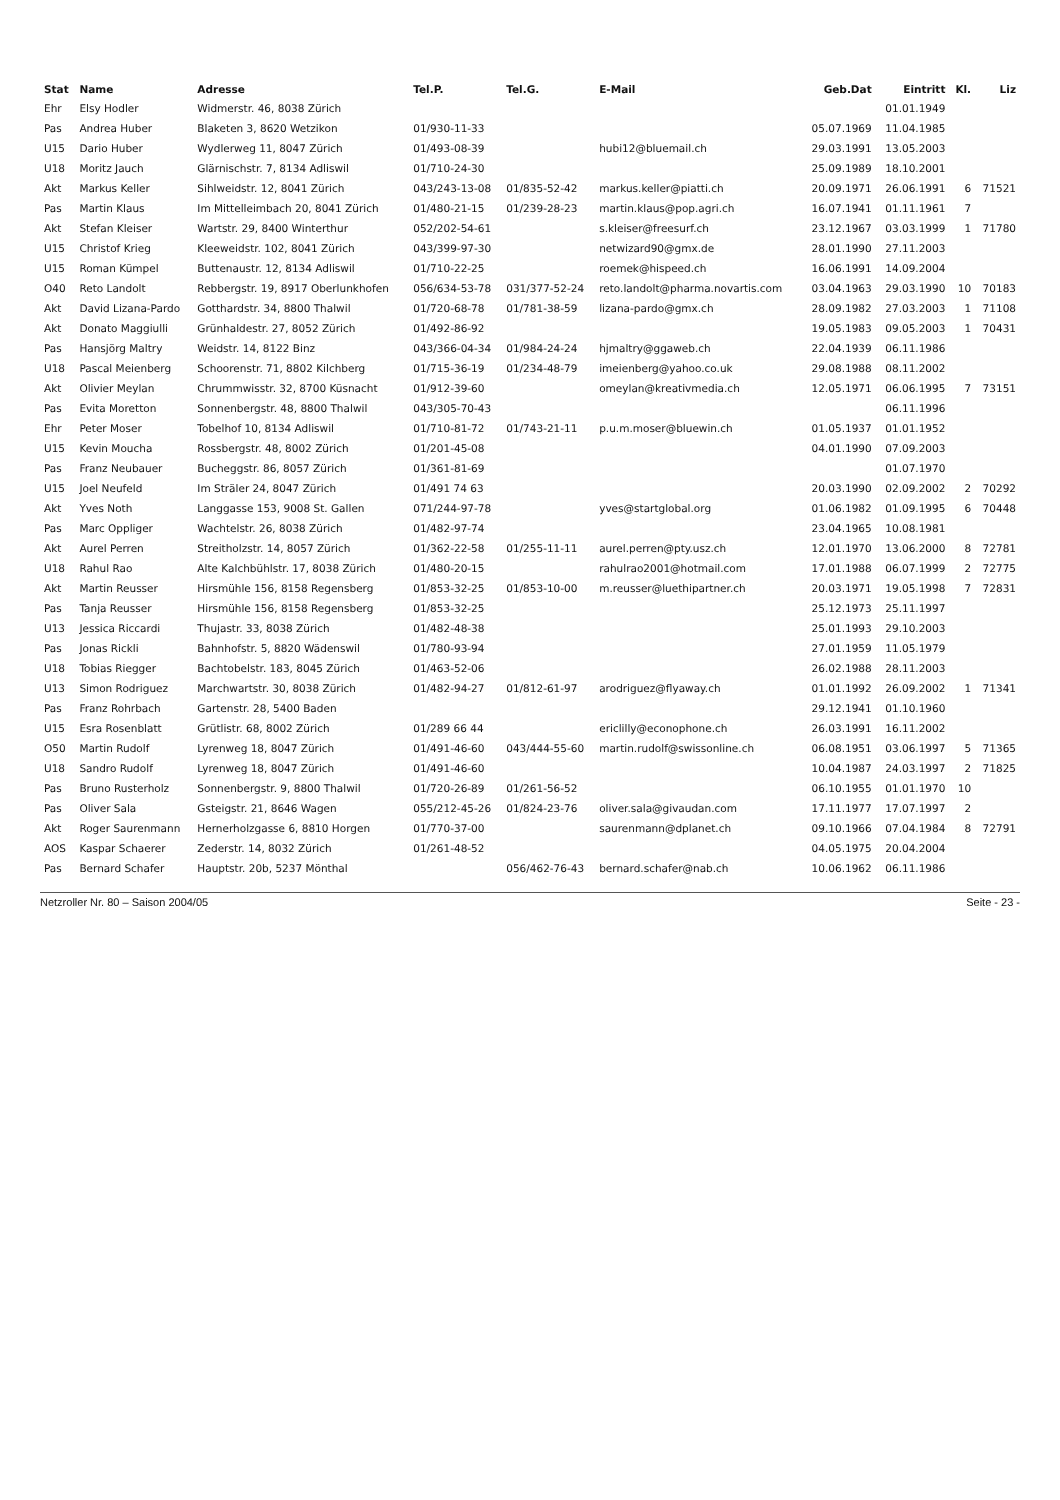| Stat | Name | Adresse | Tel.P. | Tel.G. | E-Mail | Geb.Dat | Eintritt | Kl. | Liz |
| --- | --- | --- | --- | --- | --- | --- | --- | --- | --- |
| Ehr | Elsy Hodler | Widmerstr. 46, 8038 Zürich | | | | | 01.01.1949 | | |
| Pas | Andrea Huber | Blaketen 3, 8620 Wetzikon | 01/930-11-33 | | | 05.07.1969 | 11.04.1985 | | |
| U15 | Dario Huber | Wydlerweg 11, 8047 Zürich | 01/493-08-39 | | hubi12@bluemail.ch | 29.03.1991 | 13.05.2003 | | |
| U18 | Moritz Jauch | Glärnischstr. 7, 8134 Adliswil | 01/710-24-30 | | | 25.09.1989 | 18.10.2001 | | |
| Akt | Markus Keller | Sihlweidstr. 12, 8041 Zürich | 043/243-13-08 | 01/835-52-42 | markus.keller@piatti.ch | 20.09.1971 | 26.06.1991 | 6 | 71521 |
| Pas | Martin Klaus | Im Mittelleimbach 20, 8041 Zürich | 01/480-21-15 | 01/239-28-23 | martin.klaus@pop.agri.ch | 16.07.1941 | 01.11.1961 | 7 | |
| Akt | Stefan Kleiser | Wartstr. 29, 8400 Winterthur | 052/202-54-61 | | s.kleiser@freesurf.ch | 23.12.1967 | 03.03.1999 | 1 | 71780 |
| U15 | Christof Krieg | Kleeweidstr. 102, 8041 Zürich | 043/399-97-30 | | netwizard90@gmx.de | 28.01.1990 | 27.11.2003 | | |
| U15 | Roman Kümpel | Buttenaustr. 12, 8134 Adliswil | 01/710-22-25 | | roemek@hispeed.ch | 16.06.1991 | 14.09.2004 | | |
| O40 | Reto Landolt | Rebbergstr. 19, 8917 Oberlunkhofen | 056/634-53-78 | 031/377-52-24 | reto.landolt@pharma.novartis.com | 03.04.1963 | 29.03.1990 | 10 | 70183 |
| Akt | David Lizana-Pardo | Gotthardstr. 34, 8800 Thalwil | 01/720-68-78 | 01/781-38-59 | lizana-pardo@gmx.ch | 28.09.1982 | 27.03.2003 | 1 | 71108 |
| Akt | Donato Maggiulli | Grünhaldestr. 27, 8052 Zürich | 01/492-86-92 | | | 19.05.1983 | 09.05.2003 | 1 | 70431 |
| Pas | Hansjörg Maltry | Weidstr. 14, 8122 Binz | 043/366-04-34 | 01/984-24-24 | hjmaltry@ggaweb.ch | 22.04.1939 | 06.11.1986 | | |
| U18 | Pascal Meienberg | Schoorenstr. 71, 8802 Kilchberg | 01/715-36-19 | 01/234-48-79 | imeienberg@yahoo.co.uk | 29.08.1988 | 08.11.2002 | | |
| Akt | Olivier Meylan | Chrummwisstr. 32, 8700 Küsnacht | 01/912-39-60 | | omeylan@kreativmedia.ch | 12.05.1971 | 06.06.1995 | 7 | 73151 |
| Pas | Evita Moretton | Sonnenbergstr. 48, 8800 Thalwil | 043/305-70-43 | | | | 06.11.1996 | | |
| Ehr | Peter Moser | Tobelhof 10, 8134 Adliswil | 01/710-81-72 | 01/743-21-11 | p.u.m.moser@bluewin.ch | 01.05.1937 | 01.01.1952 | | |
| U15 | Kevin Moucha | Rossbergstr. 48, 8002 Zürich | 01/201-45-08 | | | 04.01.1990 | 07.09.2003 | | |
| Pas | Franz Neubauer | Bucheggstr. 86, 8057 Zürich | 01/361-81-69 | | | | 01.07.1970 | | |
| U15 | Joel Neufeld | Im Sträler 24, 8047 Zürich | 01/491 74 63 | | | 20.03.1990 | 02.09.2002 | 2 | 70292 |
| Akt | Yves Noth | Langgasse 153, 9008 St. Gallen | 071/244-97-78 | | yves@startglobal.org | 01.06.1982 | 01.09.1995 | 6 | 70448 |
| Pas | Marc Oppliger | Wachtelstr. 26, 8038 Zürich | 01/482-97-74 | | | 23.04.1965 | 10.08.1981 | | |
| Akt | Aurel Perren | Streitholzstr. 14, 8057 Zürich | 01/362-22-58 | 01/255-11-11 | aurel.perren@pty.usz.ch | 12.01.1970 | 13.06.2000 | 8 | 72781 |
| U18 | Rahul Rao | Alte Kalchbühlstr. 17, 8038 Zürich | 01/480-20-15 | | rahulrao2001@hotmail.com | 17.01.1988 | 06.07.1999 | 2 | 72775 |
| Akt | Martin Reusser | Hirsmühle 156, 8158 Regensberg | 01/853-32-25 | 01/853-10-00 | m.reusser@luethipartner.ch | 20.03.1971 | 19.05.1998 | 7 | 72831 |
| Pas | Tanja Reusser | Hirsmühle 156, 8158 Regensberg | 01/853-32-25 | | | 25.12.1973 | 25.11.1997 | | |
| U13 | Jessica Riccardi | Thujastr. 33, 8038 Zürich | 01/482-48-38 | | | 25.01.1993 | 29.10.2003 | | |
| Pas | Jonas Rickli | Bahnhofstr. 5, 8820 Wädenswil | 01/780-93-94 | | | 27.01.1959 | 11.05.1979 | | |
| U18 | Tobias Riegger | Bachtobelstr. 183, 8045 Zürich | 01/463-52-06 | | | 26.02.1988 | 28.11.2003 | | |
| U13 | Simon Rodriguez | Marchwartstr. 30, 8038 Zürich | 01/482-94-27 | 01/812-61-97 | arodriguez@flyaway.ch | 01.01.1992 | 26.09.2002 | 1 | 71341 |
| Pas | Franz Rohrbach | Gartenstr. 28, 5400 Baden | | | | 29.12.1941 | 01.10.1960 | | |
| U15 | Esra Rosenblatt | Grütlistr. 68, 8002 Zürich | 01/289 66 44 | | ericlilly@econophone.ch | 26.03.1991 | 16.11.2002 | | |
| O50 | Martin Rudolf | Lyrenweg 18, 8047 Zürich | 01/491-46-60 | 043/444-55-60 | martin.rudolf@swissonline.ch | 06.08.1951 | 03.06.1997 | 5 | 71365 |
| U18 | Sandro Rudolf | Lyrenweg 18, 8047 Zürich | 01/491-46-60 | | | 10.04.1987 | 24.03.1997 | 2 | 71825 |
| Pas | Bruno Rusterholz | Sonnenbergstr. 9, 8800 Thalwil | 01/720-26-89 | 01/261-56-52 | | 06.10.1955 | 01.01.1970 | 10 | |
| Pas | Oliver Sala | Gsteigstr. 21, 8646 Wagen | 055/212-45-26 | 01/824-23-76 | oliver.sala@givaudan.com | 17.11.1977 | 17.07.1997 | 2 | |
| Akt | Roger Saurenmann | Hernerholzgasse 6, 8810 Horgen | 01/770-37-00 | | saurenmann@dplanet.ch | 09.10.1966 | 07.04.1984 | 8 | 72791 |
| AOS | Kaspar Schaerer | Zederstr. 14, 8032 Zürich | 01/261-48-52 | | | 04.05.1975 | 20.04.2004 | | |
| Pas | Bernard Schafer | Hauptstr. 20b, 5237 Mönthal | | 056/462-76-43 | bernard.schafer@nab.ch | 10.06.1962 | 06.11.1986 | | |
Netzroller Nr. 80 – Saison 2004/05 Seite - 23 -